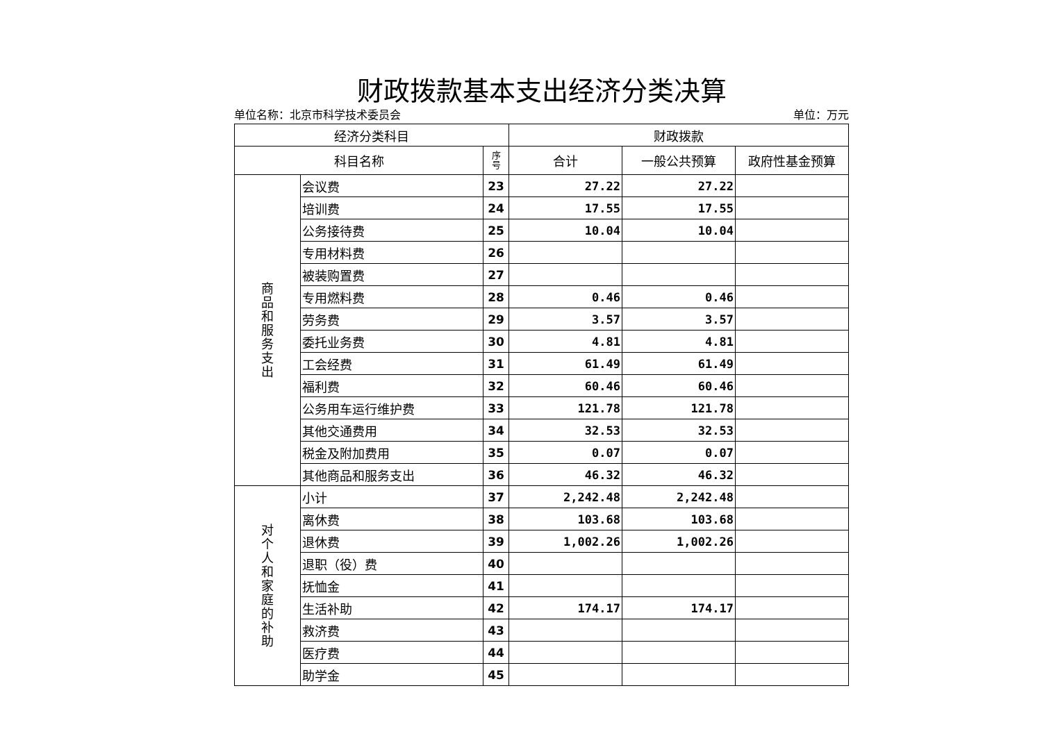财政拨款基本支出经济分类决算
单位名称：北京市科学技术委员会 单位：万元
| 经济分类科目 | | | 财政拨款 | | |
| --- | --- | --- | --- | --- | --- |
| 科目名称 | | 序 号 | 合计 | 一般公共预算 | 政府性基金预算 |
| 商 品 和 服 务 支 出 | 会议费 | 23 | 27.22 | 27.22 | |
| | 培训费 | 24 | 17.55 | 17.55 | |
| | 公务接待费 | 25 | 10.04 | 10.04 | |
| | 专用材料费 | 26 | | | |
| | 被装购置费 | 27 | | | |
| | 专用燃料费 | 28 | 0.46 | 0.46 | |
| | 劳务费 | 29 | 3.57 | 3.57 | |
| | 委托业务费 | 30 | 4.81 | 4.81 | |
| | 工会经费 | 31 | 61.49 | 61.49 | |
| | 福利费 | 32 | 60.46 | 60.46 | |
| | 公务用车运行维护费 | 33 | 121.78 | 121.78 | |
| | 其他交通费用 | 34 | 32.53 | 32.53 | |
| | 税金及附加费用 | 35 | 0.07 | 0.07 | |
| | 其他商品和服务支出 | 36 | 46.32 | 46.32 | |
| 对 个 人 和 家 庭 的 补 助 | 小计 | 37 | 2,242.48 | 2,242.48 | |
| | 离休费 | 38 | 103.68 | 103.68 | |
| | 退休费 | 39 | 1,002.26 | 1,002.26 | |
| | 退职（役）费 | 40 | | | |
| | 抚恤金 | 41 | | | |
| | 生活补助 | 42 | 174.17 | 174.17 | |
| | 救济费 | 43 | | | |
| | 医疗费 | 44 | | | |
| | 助学金 | 45 | | | |